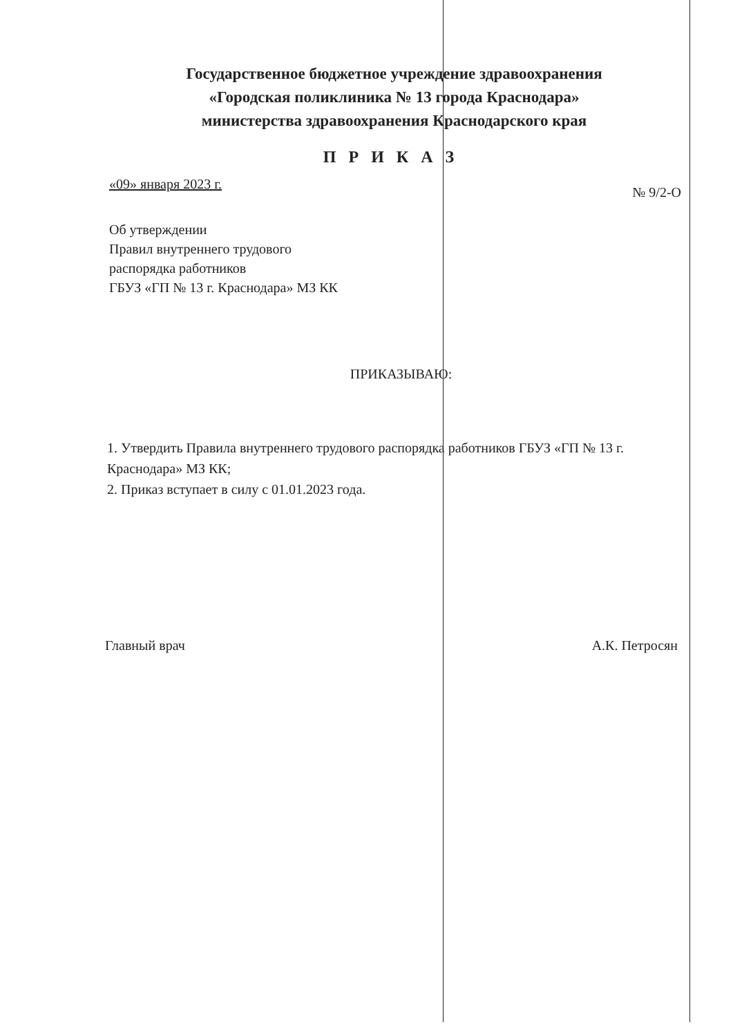Государственное бюджетное учреждение здравоохранения
«Городская поликлиника № 13 города Краснодара»
министерства здравоохранения Краснодарского края
П Р И К А З
«09» января 2023 г. № 9/2-О
Об утверждении
Правил внутреннего трудового
распорядка работников
ГБУЗ «ГП № 13 г. Краснодара» МЗ КК
ПРИКАЗЫВАЮ:
1. Утвердить Правила внутреннего трудового распорядка работников ГБУЗ «ГП № 13 г. Краснодара» МЗ КК;
2. Приказ вступает в силу с 01.01.2023 года.
Главный врач А.К. Петросян